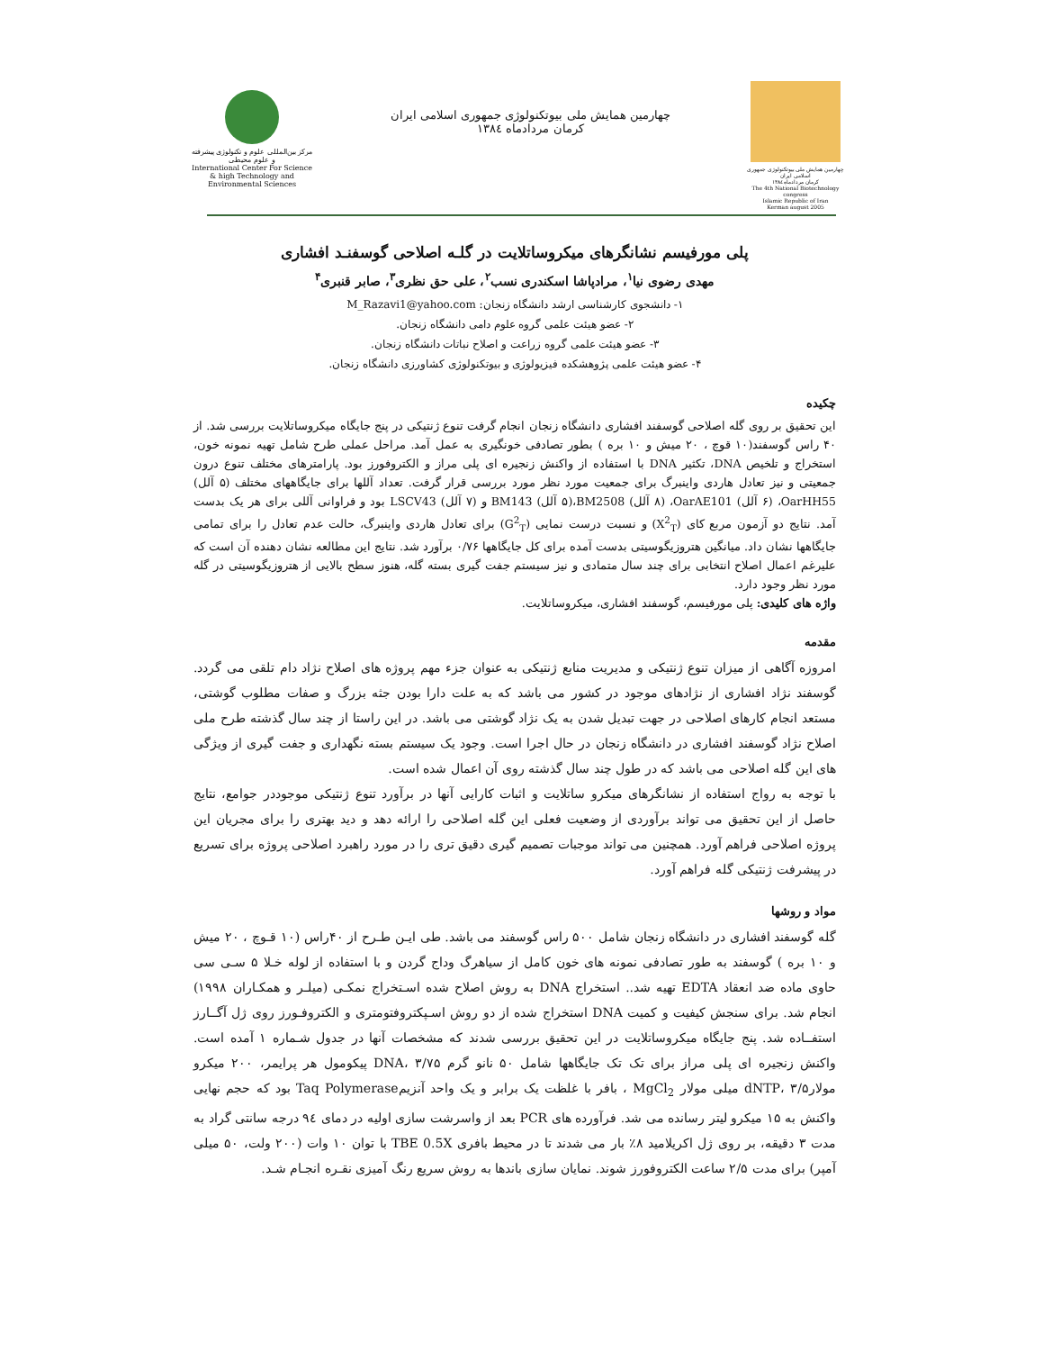مرکز بین‌المللی علوم و تکنولوژی پیشرفته و علوم محیطی
International Center For Science & high Technology and Environmental Sciences
چهارمین همایش ملی بیوتکنولوژی جمهوری اسلامی ایران
کرمان مردادماه ۱۳۸٤
چهارمین همایش ملی بیوتکنولوژی جمهوری اسلامی ایران
کرمان مردادماه ۱۳۸٤
The 4th National Biotechnology congress
Islamic Republic of Iran
Kerman august 2005
پلی مورفیسم نشانگرهای میکروساتلایت در گلـه اصلاحی گوسفنـد افشاری
مهدی رضوی نیا<sup>۱</sup>، مرادپاشا اسکندری نسب<sup>۲</sup>، علی حق نظری<sup>۳</sup>، صابر قنبری<sup>۴</sup>
۱- دانشجوی کارشناسی ارشد دانشگاه زنجان: M_Razavi1@yahoo.com
۲- عضو هیئت علمی گروه علوم دامی دانشگاه زنجان.
۳- عضو هیئت علمی گروه زراعت و اصلاح نباتات دانشگاه زنجان.
۴- عضو هیئت علمی پژوهشکده فیزیولوژی و بیوتکنولوژی کشاورزی دانشگاه زنجان.
چکیده
این تحقیق بر روی گله اصلاحی گوسفند افشاری دانشگاه زنجان انجام گرفت تنوع ژنتیکی در پنج جایگاه میکروساتلایت بررسی شد. از ۴۰ راس گوسفند(۱۰ قوچ ، ۲۰ میش و ۱۰ بره ) بطور تصادفی خونگیری به عمل آمد. مراحل عملی طرح شامل تهیه نمونه خون، استخراج و تلخیص DNA، تکثیر DNA با استفاده از واکنش زنجیره ای پلی مراز و الکتروفورز بود. پارامترهای مختلف تنوع درون جمعیتی و نیز تعادل هاردی واینبرگ برای جمعیت مورد نظر مورد بررسی قرار گرفت. تعداد آللها برای جایگاههای مختلف (۵ آلل) OarHH55، (۶ آلل) OarAE101، (۸ آلل) BM2508،(۵ آلل) BM143 و (۷ آلل) LSCV43 بود و فراوانی آللی برای هر یک بدست آمد. نتایج دو آزمون مربع کای (X<sup>2</sup><sub>T</sub>) و نسبت درست نمایی (G<sup>2</sup><sub>T</sub>) برای تعادل هاردی واینبرگ، حالت عدم تعادل را برای تمامی جایگاهها نشان داد. میانگین هتروزیگوسیتی بدست آمده برای کل جایگاهها ۰/۷۶ برآورد شد. نتایج این مطالعه نشان دهنده آن است که علیرغم اعمال اصلاح انتخابی برای چند سال متمادی و نیز سیستم جفت گیری بسته گله، هنوز سطح بالایی از هتروزیگوسیتی در گله مورد نظر وجود دارد.
واژه های کلیدی: پلی مورفیسم، گوسفند افشاری، میکروساتلایت.
مقدمه
امروزه آگاهی از میزان تنوع ژنتیکی و مدیریت منابع ژنتیکی به عنوان جزء مهم پروژه های اصلاح نژاد دام تلقی می گردد. گوسفند نژاد افشاری از نژادهای موجود در کشور می باشد که به علت دارا بودن جثه بزرگ و صفات مطلوب گوشتی، مستعد انجام کارهای اصلاحی در جهت تبدیل شدن به یک نژاد گوشتی می باشد. در این راستا از چند سال گذشته طرح ملی اصلاح نژاد گوسفند افشاری در دانشگاه زنجان در حال اجرا است. وجود یک سیستم بسته نگهداری و جفت گیری از ویژگی های این گله اصلاحی می باشد که در طول چند سال گذشته روی آن اعمال شده است.
با توجه به رواج استفاده از نشانگرهای میکرو ساتلایت و اثبات کارایی آنها در برآورد تنوع ژنتیکی موجوددر جوامع، نتایج حاصل از این تحقیق می تواند برآوردی از وضعیت فعلی این گله اصلاحی را ارائه دهد و دید بهتری را برای مجریان این پروژه اصلاحی فراهم آورد. همچنین می تواند موجبات تصمیم گیری دقیق تری را در مورد راهبرد اصلاحی پروژه برای تسریع در پیشرفت ژنتیکی گله فراهم آورد.
مواد و روشها
گله گوسفند افشاری در دانشگاه زنجان شامل ۵۰۰ راس گوسفند می باشد. طی ایـن طـرح از ۴۰راس (۱۰ قـوچ ، ۲۰ میش و ۱۰ بره ) گوسفند به طور تصادفی نمونه های خون کامل از سیاهرگ وداج گردن و با استفاده از لوله خـلا ۵ سـی سی حاوی ماده ضد انعقاد EDTA تهیه شد.. استخراج DNA به روش اصلاح شده اسـتخراج نمکـی (میلـر و همکـاران ۱۹۹۸) انجام شد. برای سنجش کیفیت و کمیت DNA استخراج شده از دو روش اسـپکتروفتومتری و الکتروفـورز روی ژل آگــارز استفــاده شد. پنج جایگاه میکروساتلایت در این تحقیق بررسی شدند که مشخصات آنها در جدول شـماره ۱ آمده است. واکنش زنجیره ای پلی مراز برای تک تک جایگاهها شامل ۵۰ نانو گرم DNA، ۳/۷۵ پیکومول هر پرایمر، ۲۰۰ میکرو مولارdNTP، ۳/۵ میلی مولار MgCl<sub>2</sub> ، بافر با غلظت یک برابر و یک واحد آنزیمTaq Polymerase بود که حجم نهایی واکنش به ۱۵ میکرو لیتر رسانده می شد. فرآورده های PCR بعد از واسرشت سازی اولیه در دمای ۹٤ درجه سانتی گراد به مدت ۳ دقیقه، بر روی ژل اکریلامید ۸٪ بار می شدند تا در محیط بافری TBE 0.5X با توان ۱۰ وات (۲۰۰ ولت، ۵۰ میلی آمپر) برای مدت ۲/۵ ساعت الکتروفورز شوند. نمایان سازی باندها به روش سریع رنگ آمیزی نقـره انجـام شـد.